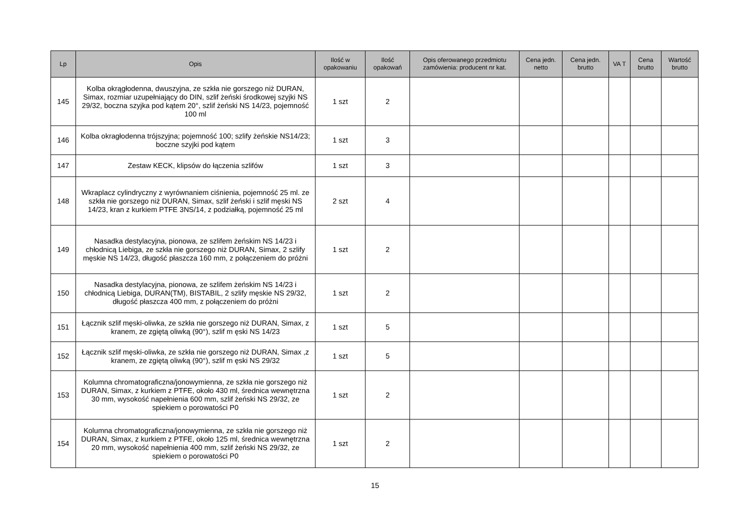| Lp | Opis | Ilość w opakowaniu | Ilość opakowań | Opis oferowanego przedmiotu zamówienia: producent nr kat. | Cena jedn. netto | Cena jedn. brutto | VA T | Cena brutto | Wartość brutto |
| --- | --- | --- | --- | --- | --- | --- | --- | --- | --- |
| 145 | Kolba okrągłodenna, dwuszyjna, ze szkła nie gorszego niż DURAN, Simax, rozmiar uzupełniający do DIN, szlif żeński środkowej szyjki NS 29/32, boczna szyjka pod kątem 20°, szlif żeński NS 14/23, pojemność 100 ml | 1 szt | 2 | | | | | | |
| 146 | Kolba okragłodenna trójszyjna; pojemność 100; szlify żeńskie NS14/23; boczne szyjki pod kątem | 1 szt | 3 | | | | | | |
| 147 | Zestaw KECK, klipsów do łączenia szlifów | 1 szt | 3 | | | | | | |
| 148 | Wkraplacz cylindryczny z wyrównaniem ciśnienia, pojemność 25 ml. ze szkła nie gorszego niż DURAN, Simax, szlif żeński i szlif męski NS 14/23, kran z kurkiem PTFE 3NS/14, z podziałką, pojemność 25 ml | 2 szt | 4 | | | | | | |
| 149 | Nasadka destylacyjna, pionowa, ze szlifem żeńskim NS 14/23 i chłodnicą Liebiga, ze szkła nie gorszego niż DURAN, Simax, 2 szlify męskie NS 14/23, długość płaszcza 160 mm, z połączeniem do próżni | 1 szt | 2 | | | | | | |
| 150 | Nasadka destylacyjna, pionowa, ze szlifem żeńskim NS 14/23 i chłodnicą Liebiga, DURAN(TM), BISTABIL, 2 szlify męskie NS 29/32, długość płaszcza 400 mm, z połączeniem do próżni | 1 szt | 2 | | | | | | |
| 151 | Łącznik szlif męski-oliwka, ze szkła nie gorszego niż DURAN, Simax, z kranem, ze zgiętą oliwką (90°), szlif m ęski NS 14/23 | 1 szt | 5 | | | | | | |
| 152 | Łącznik szlif męski-oliwka, ze szkła nie gorszego niż DURAN, Simax ,z kranem, ze zgiętą oliwką (90°), szlif m ęski NS 29/32 | 1 szt | 5 | | | | | | |
| 153 | Kolumna chromatograficzna/jonowymienna, ze szkła nie gorszego niż DURAN, Simax, z kurkiem z PTFE, około 430 ml, średnica wewnętrzna 30 mm, wysokość napełnienia 600 mm, szlif żeński NS 29/32, ze spiekiem o porowatości P0 | 1 szt | 2 | | | | | | |
| 154 | Kolumna chromatograficzna/jonowymienna, ze szkła nie gorszego niż DURAN, Simax, z kurkiem z PTFE, około 125 ml, średnica wewnętrzna 20 mm, wysokość napełnienia 400 mm, szlif żeński NS 29/32, ze spiekiem o porowatości P0 | 1 szt | 2 | | | | | | |
15